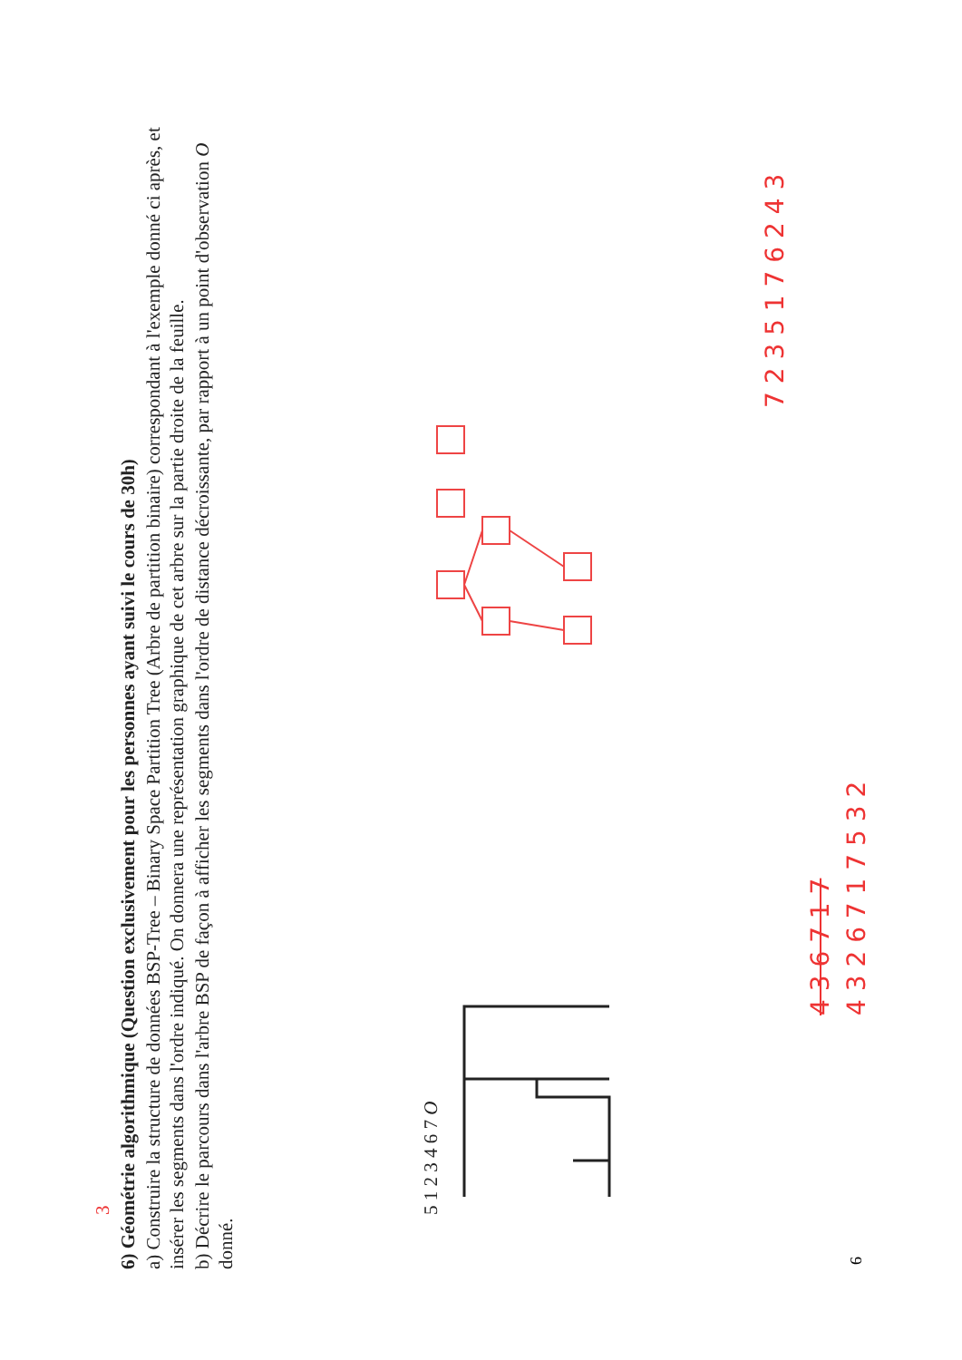3
6) Géométrie algorithmique (Question exclusivement pour les personnes ayant suivi le cours de 30h)
a) Construire la structure de données BSP-Tree – Binary Space Partition Tree (Arbre de partition binaire) correspondant à l'exemple donné ci après, et insérer les segments dans l'ordre indiqué. On donnera une représentation graphique de cet arbre sur la partie droite de la feuille.
b) Décrire le parcours dans l'arbre BSP de façon à afficher les segments dans l'ordre de distance décroissante, par rapport à un point d'observation O donné.
5 1 2 3 4 6 7 O
7 2 3 5 1 7 6 2 4 3
4 3 6 7 1 7
4 3 2 6 7 1 7 5 3 2
6